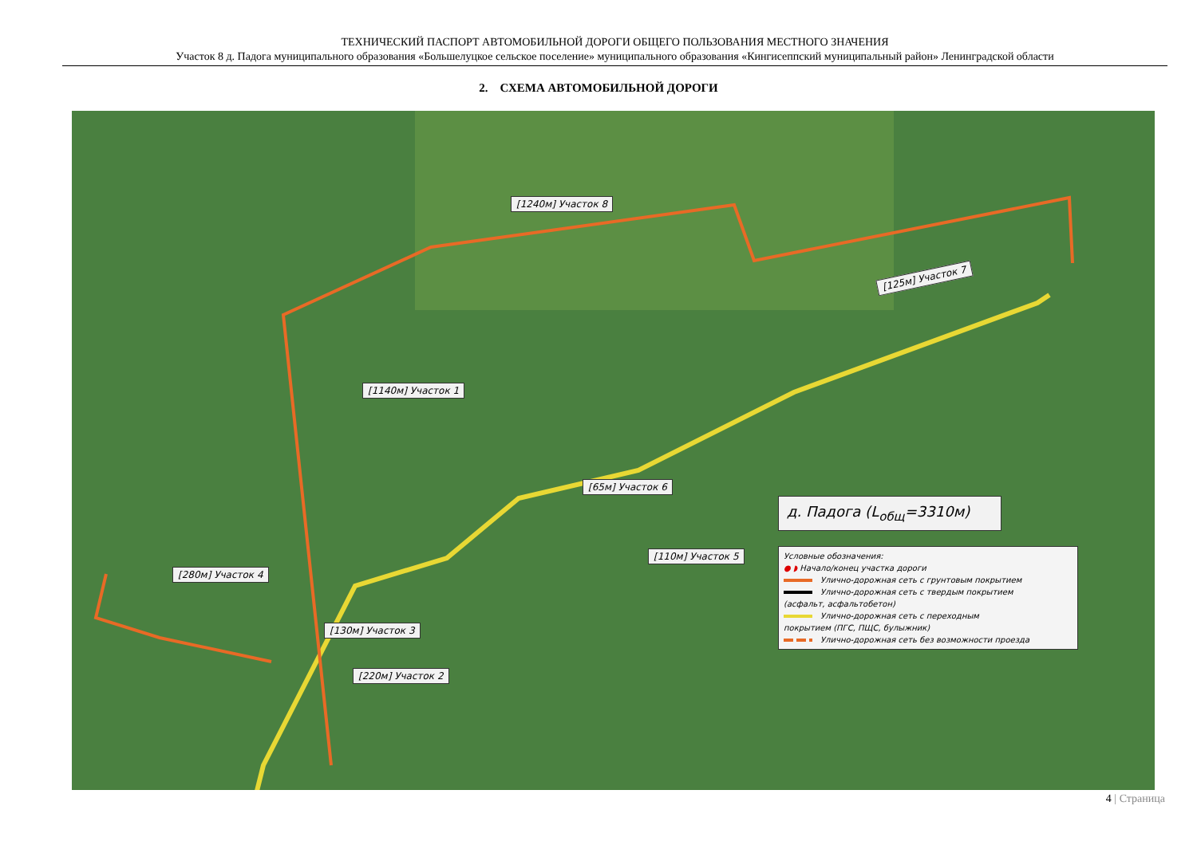ТЕХНИЧЕСКИЙ ПАСПОРТ АВТОМОБИЛЬНОЙ ДОРОГИ ОБЩЕГО ПОЛЬЗОВАНИЯ МЕСТНОГО ЗНАЧЕНИЯ
Участок 8 д. Падога муниципального образования «Большелуцкое сельское поселение» муниципального образования «Кингисеппский муниципальный район» Ленинградской области
2. СХЕМА АВТОМОБИЛЬНОЙ ДОРОГИ
[1240м] Участок 8
[125м] Участок 7
[1140м] Участок 1
[65м] Участок 6
[110м] Участок 5
[280м] Участок 4
[130м] Участок 3
[220м] Участок 2
д. Падога (L<sub>общ</sub>=3310м)
Условные обозначения:
● ◗ Начало/конец участка дороги
Улично-дорожная сеть с грунтовым покрытием
Улично-дорожная сеть с твердым покрытием
(асфальт, асфальтобетон)
Улично-дорожная сеть с переходным
покрытием (ПГС, ПЩС, булыжник)
Улично-дорожная сеть без возможности проезда
4 | Страница